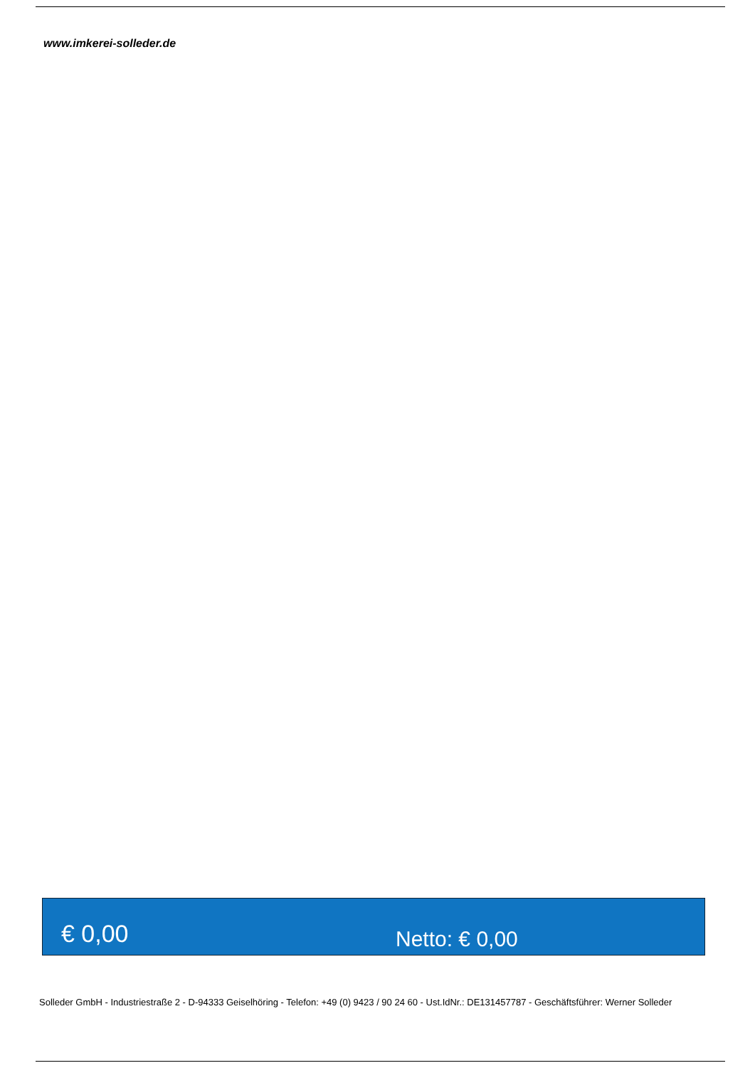www.imkerei-solleder.de
€ 0,00
Netto: € 0,00
Solleder GmbH - Industriestraße 2 - D-94333 Geiselhöring - Telefon: +49 (0) 9423 / 90 24 60 - Ust.IdNr.: DE131457787 - Geschäftsführer: Werner Solleder